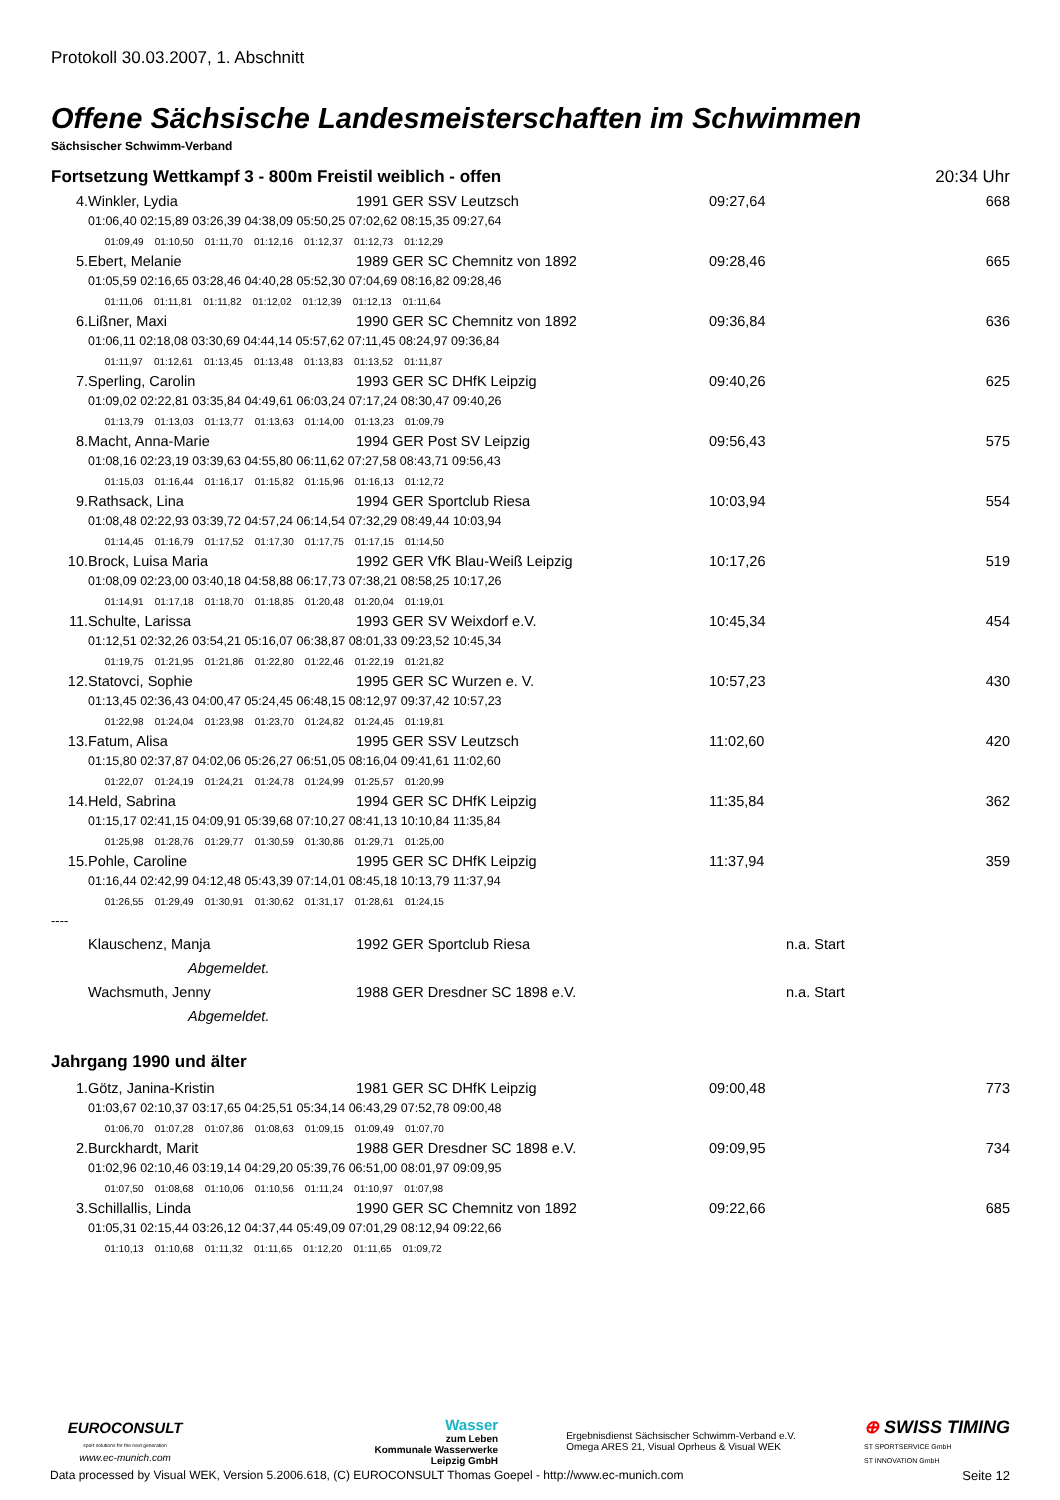Protokoll 30.03.2007, 1. Abschnitt
Offene Sächsische Landesmeisterschaften im Schwimmen
Sächsischer Schwimm-Verband
Fortsetzung Wettkampf 3 - 800m Freistil weiblich - offen 20:34 Uhr
| 4. | Winkler, Lydia | 1991 GER SSV Leutzsch | 09:27,64 | 668 |
| | 01:06,40 02:15,89 03:26,39 04:38,09 05:50,25 07:02,62 08:15,35 09:27,64 | | | |
| | 01:09,49 01:10,50 01:11,70 01:12,16 01:12,37 01:12,73 01:12,29 | | | |
| 5. | Ebert, Melanie | 1989 GER SC Chemnitz von 1892 | 09:28,46 | 665 |
| | 01:05,59 02:16,65 03:28,46 04:40,28 05:52,30 07:04,69 08:16,82 09:28,46 | | | |
| | 01:11,06 01:11,81 01:11,82 01:12,02 01:12,39 01:12,13 01:11,64 | | | |
| 6. | Lißner, Maxi | 1990 GER SC Chemnitz von 1892 | 09:36,84 | 636 |
| | 01:06,11 02:18,08 03:30,69 04:44,14 05:57,62 07:11,45 08:24,97 09:36,84 | | | |
| | 01:11,97 01:12,61 01:13,45 01:13,48 01:13,83 01:13,52 01:11,87 | | | |
| 7. | Sperling, Carolin | 1993 GER SC DHfK Leipzig | 09:40,26 | 625 |
| | 01:09,02 02:22,81 03:35,84 04:49,61 06:03,24 07:17,24 08:30,47 09:40,26 | | | |
| | 01:13,79 01:13,03 01:13,77 01:13,63 01:14,00 01:13,23 01:09,79 | | | |
| 8. | Macht, Anna-Marie | 1994 GER Post SV Leipzig | 09:56,43 | 575 |
| | 01:08,16 02:23,19 03:39,63 04:55,80 06:11,62 07:27,58 08:43,71 09:56,43 | | | |
| | 01:15,03 01:16,44 01:16,17 01:15,82 01:15,96 01:16,13 01:12,72 | | | |
| 9. | Rathsack, Lina | 1994 GER Sportclub Riesa | 10:03,94 | 554 |
| | 01:08,48 02:22,93 03:39,72 04:57,24 06:14,54 07:32,29 08:49,44 10:03,94 | | | |
| | 01:14,45 01:16,79 01:17,52 01:17,30 01:17,75 01:17,15 01:14,50 | | | |
| 10. | Brock, Luisa Maria | 1992 GER VfK Blau-Weiß Leipzig | 10:17,26 | 519 |
| | 01:08,09 02:23,00 03:40,18 04:58,88 06:17,73 07:38,21 08:58,25 10:17,26 | | | |
| | 01:14,91 01:17,18 01:18,70 01:18,85 01:20,48 01:20,04 01:19,01 | | | |
| 11. | Schulte, Larissa | 1993 GER SV Weixdorf e.V. | 10:45,34 | 454 |
| | 01:12,51 02:32,26 03:54,21 05:16,07 06:38,87 08:01,33 09:23,52 10:45,34 | | | |
| | 01:19,75 01:21,95 01:21,86 01:22,80 01:22,46 01:22,19 01:21,82 | | | |
| 12. | Statovci, Sophie | 1995 GER SC Wurzen e. V. | 10:57,23 | 430 |
| | 01:13,45 02:36,43 04:00,47 05:24,45 06:48,15 08:12,97 09:37,42 10:57,23 | | | |
| | 01:22,98 01:24,04 01:23,98 01:23,70 01:24,82 01:24,45 01:19,81 | | | |
| 13. | Fatum, Alisa | 1995 GER SSV Leutzsch | 11:02,60 | 420 |
| | 01:15,80 02:37,87 04:02,06 05:26,27 06:51,05 08:16,04 09:41,61 11:02,60 | | | |
| | 01:22,07 01:24,19 01:24,21 01:24,78 01:24,99 01:25,57 01:20,99 | | | |
| 14. | Held, Sabrina | 1994 GER SC DHfK Leipzig | 11:35,84 | 362 |
| | 01:15,17 02:41,15 04:09,91 05:39,68 07:10,27 08:41,13 10:10,84 11:35,84 | | | |
| | 01:25,98 01:28,76 01:29,77 01:30,59 01:30,86 01:29,71 01:25,00 | | | |
| 15. | Pohle, Caroline | 1995 GER SC DHfK Leipzig | 11:37,94 | 359 |
| | 01:16,44 02:42,99 04:12,48 05:43,39 07:14,01 08:45,18 10:13,79 11:37,94 | | | |
| | 01:26,55 01:29,49 01:30,91 01:30,62 01:31,17 01:28,61 01:24,15 | | | |
----
| | Klauschenz, Manja | 1992 GER Sportclub Riesa | n.a. Start |
| | Abgemeldet. | | |
| | Wachsmuth, Jenny | 1988 GER Dresdner SC 1898 e.V. | n.a. Start |
| | Abgemeldet. | | |
Jahrgang 1990 und älter
| 1. | Götz, Janina-Kristin | 1981 GER SC DHfK Leipzig | 09:00,48 | 773 |
| | 01:03,67 02:10,37 03:17,65 04:25,51 05:34,14 06:43,29 07:52,78 09:00,48 | | | |
| | 01:06,70 01:07,28 01:07,86 01:08,63 01:09,15 01:09,49 01:07,70 | | | |
| 2. | Burckhardt, Marit | 1988 GER Dresdner SC 1898 e.V. | 09:09,95 | 734 |
| | 01:02,96 02:10,46 03:19,14 04:29,20 05:39,76 06:51,00 08:01,97 09:09,95 | | | |
| | 01:07,50 01:08,68 01:10,06 01:10,56 01:11,24 01:10,97 01:07,98 | | | |
| 3. | Schillallis, Linda | 1990 GER SC Chemnitz von 1892 | 09:22,66 | 685 |
| | 01:05,31 02:15,44 03:26,12 04:37,44 05:49,09 07:01,29 08:12,94 09:22,66 | | | |
| | 01:10,13 01:10,68 01:11,32 01:11,65 01:12,20 01:11,65 01:09,72 | | | |
EUROCONSULT
sport solutions for the next generation
www.ec-munich.com
Wasser
zum Leben
Kommunale Wasserwerke
Leipzig GmbH
Ergebnisdienst Sächsischer Schwimm-Verband e.V.
Omega ARES 21, Visual Oprheus & Visual WEK
⊕ SWISS TIMING
ST SPORTSERVICE GmbH
ST INNOVATION GmbH
Data processed by Visual WEK, Version 5.2006.618, (C) EUROCONSULT Thomas Goepel - http://www.ec-munich.com Seite 12